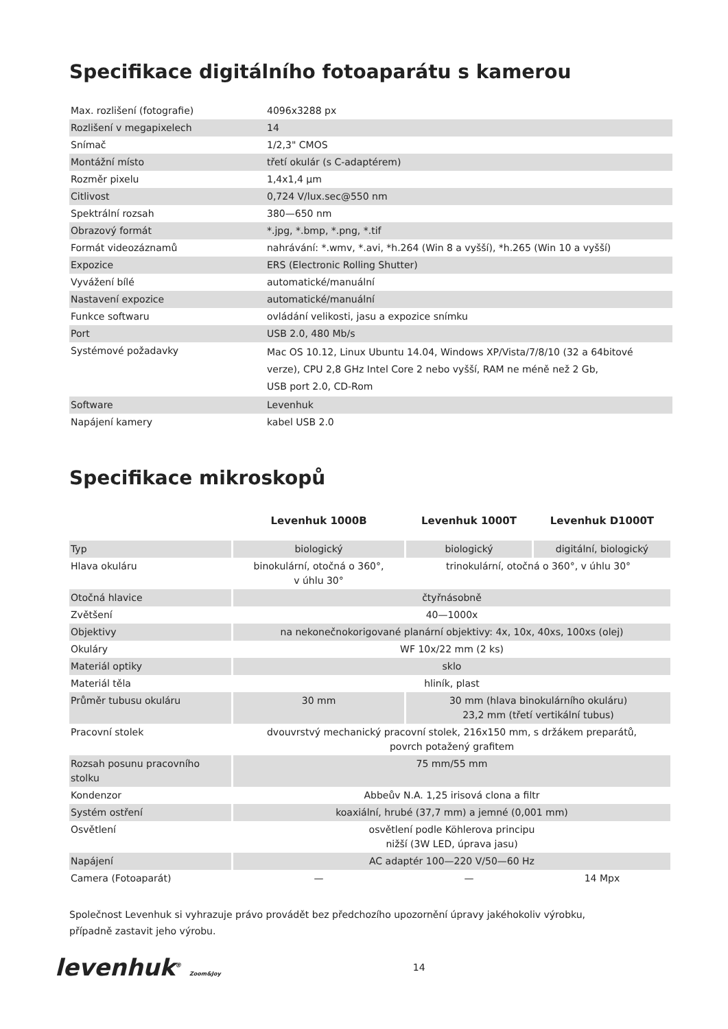Specifikace digitálního fotoaparátu s kamerou
| Max. rozlišení (fotografie) | 4096x3288 px |
| Rozlišení v megapixelech | 14 |
| Snímač | 1/2,3" CMOS |
| Montážní místo | třetí okulár (s C-adaptérem) |
| Rozměr pixelu | 1,4x1,4 μm |
| Citlivost | 0,724 V/lux.sec@550 nm |
| Spektrální rozsah | 380—650 nm |
| Obrazový formát | *.jpg, *.bmp, *.png, *.tif |
| Formát videozáznamů | nahrávání: *.wmv, *.avi, *h.264 (Win 8 a vyšší), *h.265 (Win 10 a vyšší) |
| Expozice | ERS (Electronic Rolling Shutter) |
| Vyvážení bílé | automatické/manuální |
| Nastavení expozice | automatické/manuální |
| Funkce softwaru | ovládání velikosti, jasu a expozice snímku |
| Port | USB 2.0, 480 Mb/s |
| Systémové požadavky | Mac OS 10.12, Linux Ubuntu 14.04, Windows XP/Vista/7/8/10 (32 a 64bitové verze), CPU 2,8 GHz Intel Core 2 nebo vyšší, RAM ne méně než 2 Gb, USB port 2.0, CD-Rom |
| Software | Levenhuk |
| Napájení kamery | kabel USB 2.0 |
Specifikace mikroskopů
| | Levenhuk 1000B | Levenhuk 1000T | Levenhuk D1000T |
| --- | --- | --- | --- |
| Typ | biologický | biologický | digitální, biologický |
| Hlava okuláru | binokulární, otočná o 360°, v úhlu 30° | trinokulární, otočná o 360°, v úhlu 30° | |
| Otočná hlavice | čtyřnásobně | | |
| Zvětšení | 40—1000x | | |
| Objektivy | na nekonečnokorigované planární objektivy: 4x, 10x, 40xs, 100xs (olej) | | |
| Okuláry | WF 10x/22 mm (2 ks) | | |
| Materiál optiky | sklo | | |
| Materiál těla | hliník, plast | | |
| Průměr tubusu okuláru | 30 mm | 30 mm (hlava binokulárního okuláru) 23,2 mm (třetí vertikální tubus) | |
| Pracovní stolek | dvouvrstvý mechanický pracovní stolek, 216x150 mm, s držákem preparátů, povrch potažený grafitem | | |
| Rozsah posunu pracovního stolku | 75 mm/55 mm | | |
| Kondenzor | Abbeův N.A. 1,25 irisová clona a filtr | | |
| Systém ostření | koaxiální, hrubé (37,7 mm) a jemné (0,001 mm) | | |
| Osvětlení | osvětlení podle Köhlerova principu nižší (3W LED, úprava jasu) | | |
| Napájení | AC adaptér 100—220 V/50—60 Hz | | |
| Camera (Fotoaparát) | — | — | 14 Mpx |
Společnost Levenhuk si vyhrazuje právo provádět bez předchozího upozornění úpravy jakéhokoliv výrobku,
případně zastavit jeho výrobu.
levenhuk<sup>®</sup> Zoom&Joy
14